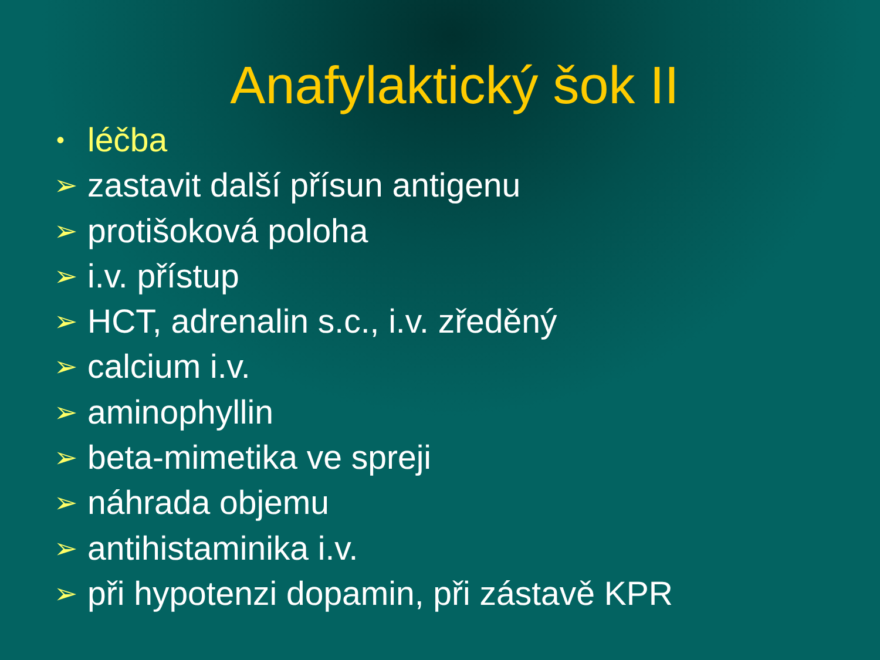Anafylaktický šok II
• léčba
➢ zastavit další přísun antigenu
➢ protišoková poloha
➢ i.v. přístup
➢ HCT, adrenalin s.c., i.v. zředěný
➢ calcium i.v.
➢ aminophyllin
➢ beta-mimetika ve spreji
➢ náhrada objemu
➢ antihistaminika i.v.
➢ při hypotenzi dopamin, při zástavě KPR